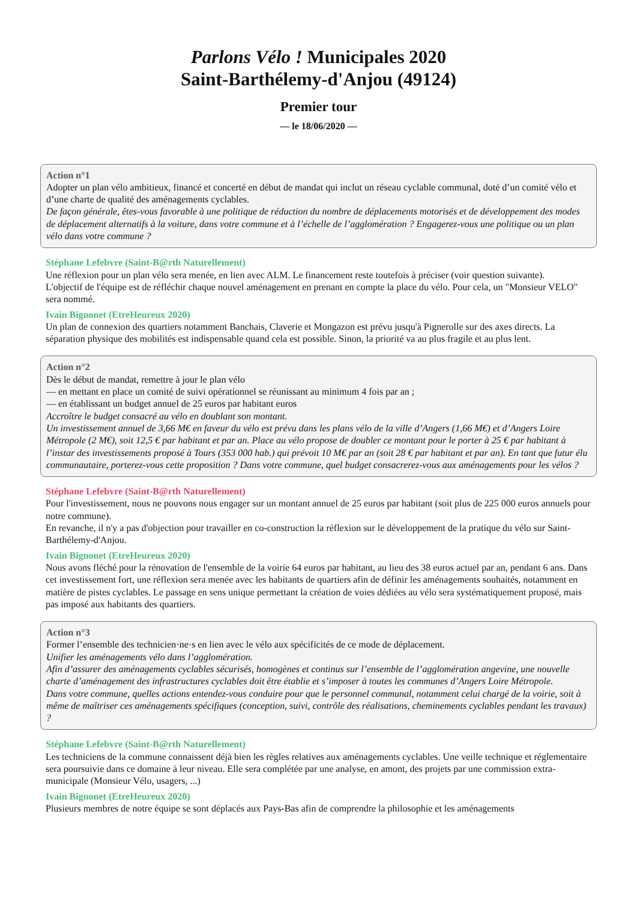Parlons Vélo ! Municipales 2020
Saint-Barthélemy-d'Anjou (49124)
Premier tour
— le 18/06/2020 —
Action n°1
Adopter un plan vélo ambitieux, financé et concerté en début de mandat qui inclut un réseau cyclable communal, doté d’un comité vélo et d’une charte de qualité des aménagements cyclables.
De façon générale, êtes-vous favorable à une politique de réduction du nombre de déplacements motorisés et de développement des modes de déplacement alternatifs à la voiture, dans votre commune et à l’échelle de l’agglomération ? Engagerez-vous une politique ou un plan vélo dans votre commune ?
Stéphane Lefebvre (Saint-B@rth Naturellement)
Une réflexion pour un plan vélo sera menée, en lien avec ALM. Le financement reste toutefois à préciser (voir question suivante).
L'objectif de l'équipe est de réfléchir chaque nouvel aménagement en prenant en compte la place du vélo. Pour cela, un "Monsieur VELO" sera nommé.
Ivain Bignonet (EtreHeureux 2020)
Un plan de connexion des quartiers notamment Banchais, Claverie et Mongazon est prévu jusqu'à Pignerolle sur des axes directs. La séparation physique des mobilités est indispensable quand cela est possible. Sinon, la priorité va au plus fragile et au plus lent.
Action n°2
Dès le début de mandat, remettre à jour le plan vélo
— en mettant en place un comité de suivi opérationnel se réunissant au minimum 4 fois par an ;
— en établissant un budget annuel de 25 euros par habitant euros
Accroître le budget consacré au vélo en doublant son montant.
Un investissement annuel de 3,66 M€ en faveur du vélo est prévu dans les plans vélo de la ville d’Angers (1,66 M€) et d’Angers Loire Métropole (2 M€), soit 12,5 € par habitant et par an. Place au vélo propose de doubler ce montant pour le porter à 25 € par habitant à l’instar des investissements proposé à Tours (353 000 hab.) qui prévoit 10 M€ par an (soit 28 € par habitant et par an). En tant que futur élu communautaire, porterez-vous cette proposition ? Dans votre commune, quel budget consacrerez-vous aux aménagements pour les vélos ?
Stéphane Lefebvre (Saint-B@rth Naturellement)
Pour l'investissement, nous ne pouvons nous engager sur un montant annuel de 25 euros par habitant (soit plus de 225 000 euros annuels pour notre commune).
En revanche, il n'y a pas d'objection pour travailler en co-construction la réflexion sur le développement de la pratique du vélo sur Saint-Barthélemy-d'Anjou.
Ivain Bignonet (EtreHeureux 2020)
Nous avons fléché pour la rénovation de l'ensemble de la voirie 64 euros par habitant, au lieu des 38 euros actuel par an, pendant 6 ans. Dans cet investissement fort, une réflexion sera menée avec les habitants de quartiers afin de définir les aménagements souhaités, notamment en matière de pistes cyclables. Le passage en sens unique permettant la création de voies dédiées au vélo sera systématiquement proposé, mais pas imposé aux habitants des quartiers.
Action n°3
Former l’ensemble des technicien·ne·s en lien avec le vélo aux spécificités de ce mode de déplacement.
Unifier les aménagements vélo dans l’agglomération.
Afin d’assurer des aménagements cyclables sécurisés, homogènes et continus sur l’ensemble de l’agglomération angevine, une nouvelle charte d’aménagement des infrastructures cyclables doit être établie et s’imposer à toutes les communes d’Angers Loire Métropole.
Dans votre commune, quelles actions entendez-vous conduire pour que le personnel communal, notamment celui chargé de la voirie, soit à même de maîtriser ces aménagements spécifiques (conception, suivi, contrôle des réalisations, cheminements cyclables pendant les travaux) ?
Stéphane Lefebvre (Saint-B@rth Naturellement)
Les techniciens de la commune connaissent déjà bien les règles relatives aux aménagements cyclables. Une veille technique et réglementaire sera poursuivie dans ce domaine à leur niveau. Elle sera complétée par une analyse, en amont, des projets par une commission extra-municipale (Monsieur Vélo, usagers, ...)
Ivain Bignonet (EtreHeureux 2020)
Plusieurs membres de notre équipe se sont déplacés aux Pays-Bas afin de comprendre la philosophie et les aménagements